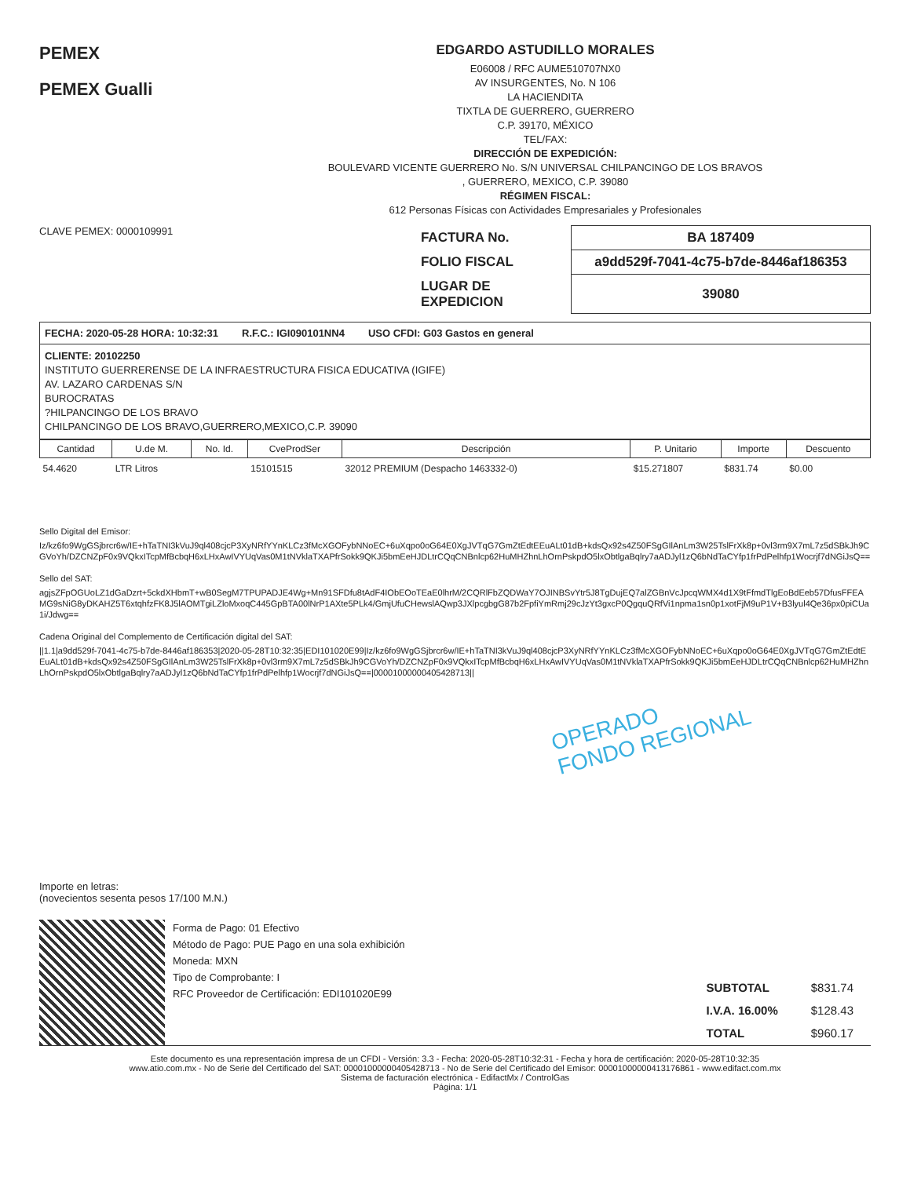PEMEX
PEMEX Gualli
EDGARDO ASTUDILLO MORALES
E06008 / RFC AUME510707NX0
AV INSURGENTES, No. N 106
LA HACIENDITA
TIXTLA DE GUERRERO, GUERRERO
C.P. 39170, MÉXICO
TEL/FAX:
DIRECCIÓN DE EXPEDICIÓN:
BOULEVARD VICENTE GUERRERO No. S/N UNIVERSAL CHILPANCINGO DE LOS BRAVOS
, GUERRERO, MEXICO, C.P. 39080
RÉGIMEN FISCAL:
612 Personas Físicas con Actividades Empresariales y Profesionales
CLAVE PEMEX: 0000109991
| FACTURA No. | BA 187409 |
| FOLIO FISCAL | a9dd529f-7041-4c75-b7de-8446af186353 |
| LUGAR DE EXPEDICION | 39080 |
FECHA: 2020-05-28 HORA: 10:32:31 R.F.C.: IGI090101NN4 USO CFDI: G03 Gastos en general
CLIENTE: 20102250
INSTITUTO GUERRERENSE DE LA INFRAESTRUCTURA FISICA EDUCATIVA (IGIFE)
AV. LAZARO CARDENAS S/N
BUROCRATAS
?HILPANCINGO DE LOS BRAVO
CHILPANCINGO DE LOS BRAVO,GUERRERO,MEXICO,C.P. 39090
| Cantidad | U.de M. | No. Id. | CveProdSer | Descripción | P. Unitario | Importe | Descuento |
| --- | --- | --- | --- | --- | --- | --- | --- |
| 54.4620 | LTR Litros | | 15101515 | 32012 PREMIUM (Despacho 1463332-0) | $15.271807 | $831.74 | $0.00 |
Sello Digital del Emisor:
Iz/kz6fo9WgGSjbrcr6w/IE+hTaTNI3kVuJ9ql408cjcP3XyNRfYYnKLCz3fMcXGOFybNNoEC+6uXqpo0oG64E0XgJVTqG7GmZtEdtEEuALt01dB+kdsQx92s4Z50FSgGIlAnLm3W25TslFrXk8p+0vl3rm9X7mL7z5dSBkJh9CGVoYh/DZCNZpF0x9VQkxITcpMfBcbqH6xLHxAwIVYUqVas0M1tNVklaTXAPfrSokk9QKJi5bmEeHJDLtrCQqCNBnlcp62HuMHZhnLhOrnPskpdO5lxObtlgaBqlry7aADJyl1zQ6bNdTaCYfp1frPdPelhfp1Wocrjf7dNGiJsQ==
Sello del SAT:
agjsZFpOGUoLZ1dGaDzrt+5ckdXHbmT+wB0SegM7TPUPADJE4Wg+Mn91SFDfu8tAdF4IObEOoTEaE0lhrM/2CQRlFbZQDWaY7OJINBSvYtr5J8TgDujEQ7alZGBnVcJpcqWMX4d1X9tFfmdTlgEoBdEeb57DfusFFEAMG9sNiG8yDKAHZ5T6xtqhfzFK8J5lAOMTgiLZloMxoqC445GpBTA00lNrP1AXte5PLk4/GmjUfuCHewslAQwp3JXlpcgbgG87b2FpfiYmRmj29cJzYt3gxcP0QgquQRfVi1npma1sn0p1xotFjM9uP1V+B3lyul4Qe36px0piCUa1i/Jdwg==
Cadena Original del Complemento de Certificación digital del SAT:
||1.1|a9dd529f-7041-4c75-b7de-8446af186353|2020-05-28T10:32:35|EDI101020E99|Iz/kz6fo9WgGSjbrcr6w/IE+hTaTNI3kVuJ9ql408cjcP3XyNRfYYnKLCz3fMcXGOFybNNoEC+6uXqpo0oG64E0XgJVTqG7GmZtEdtEEuALt01dB+kdsQx92s4Z50FSgGIlAnLm3W25TslFrXk8p+0vl3rm9X7mL7z5dSBkJh9CGVoYh/DZCNZpF0x9VQkxITcpMfBcbqH6xLHxAwIVYUqVas0M1tNVklaTXAPfrSokk9QKJi5bmEeHJDLtrCQqCNBnlcp62HuMHZhnLhOrnPskpdO5lxObtlgaBqlry7aADJyl1zQ6bNdTaCYfp1frPdPelhfp1Wocrjf7dNGiJsQ==|00001000000405428713||
OPERADO
FONDO REGIONAL
Importe en letras:
(novecientos sesenta pesos 17/100 M.N.)
Forma de Pago: 01 Efectivo
Método de Pago: PUE Pago en una sola exhibición
Moneda: MXN
Tipo de Comprobante: I
RFC Proveedor de Certificación: EDI101020E99
| SUBTOTAL | $831.74 |
| I.V.A. 16.00% | $128.43 |
| TOTAL | $960.17 |
Este documento es una representación impresa de un CFDI - Versión: 3.3 - Fecha: 2020-05-28T10:32:31 - Fecha y hora de certificación: 2020-05-28T10:32:35
www.atio.com.mx - No de Serie del Certificado del SAT: 00001000000405428713 - No de Serie del Certificado del Emisor: 00001000000413176861 - www.edifact.com.mx
Sistema de facturación electrónica - EdifactMx / ControlGas
Página: 1/1